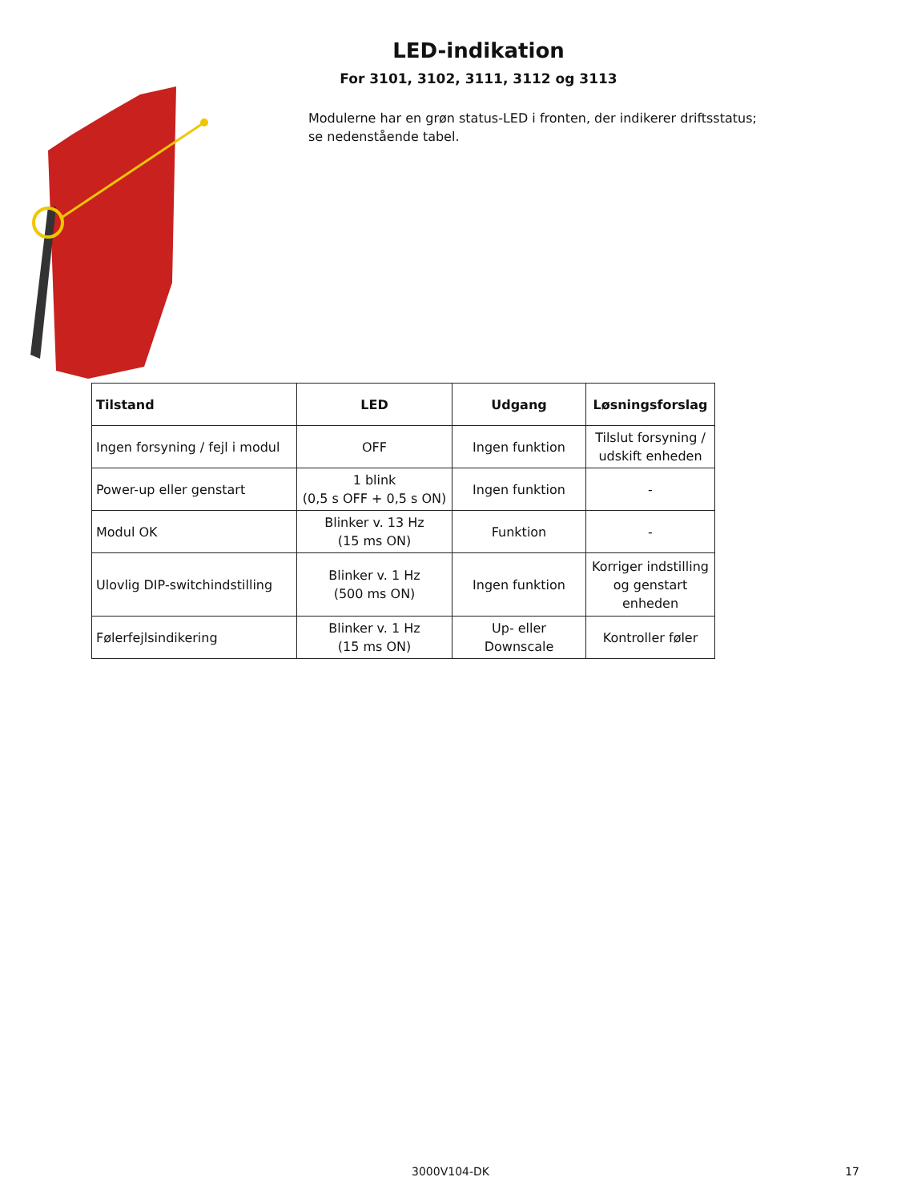LED-indikation
For 3101, 3102, 3111, 3112 og 3113
Modulerne har en grøn status-LED i fronten, der indikerer driftsstatus;
se nedenstående tabel.
| Tilstand | LED | Udgang | Løsningsforslag |
| --- | --- | --- | --- |
| Ingen forsyning / fejl i modul | OFF | Ingen funktion | Tilslut forsyning / udskift enheden |
| Power-up eller genstart | 1 blink (0,5 s OFF + 0,5 s ON) | Ingen funktion | - |
| Modul OK | Blinker v. 13 Hz (15 ms ON) | Funktion | - |
| Ulovlig DIP-switchindstilling | Blinker v. 1 Hz (500 ms ON) | Ingen funktion | Korriger indstilling og genstart enheden |
| Følerfejlsindikering | Blinker v. 1 Hz (15 ms ON) | Up- eller Downscale | Kontroller føler |
3000V104-DK
17